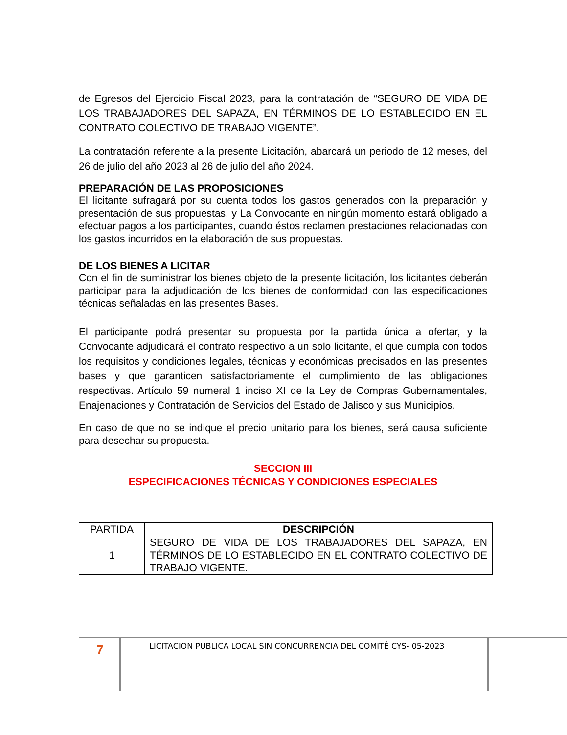de Egresos del Ejercicio Fiscal 2023, para la contratación de “SEGURO DE VIDA DE LOS TRABAJADORES DEL SAPAZA, EN TÉRMINOS DE LO ESTABLECIDO EN EL CONTRATO COLECTIVO DE TRABAJO VIGENTE”.
La contratación referente a la presente Licitación, abarcará un periodo de 12 meses, del 26 de julio del año 2023 al 26 de julio del año 2024.
PREPARACIÓN DE LAS PROPOSICIONES
El licitante sufragará por su cuenta todos los gastos generados con la preparación y presentación de sus propuestas, y La Convocante en ningún momento estará obligado a efectuar pagos a los participantes, cuando éstos reclamen prestaciones relacionadas con los gastos incurridos en la elaboración de sus propuestas.
DE LOS BIENES A LICITAR
Con el fin de suministrar los bienes objeto de la presente licitación, los licitantes deberán participar para la adjudicación de los bienes de conformidad con las especificaciones técnicas señaladas en las presentes Bases.
El participante podrá presentar su propuesta por la partida única a ofertar, y la Convocante adjudicará el contrato respectivo a un solo licitante, el que cumpla con todos los requisitos y condiciones legales, técnicas y económicas precisados en las presentes bases y que garanticen satisfactoriamente el cumplimiento de las obligaciones respectivas. Artículo 59 numeral 1 inciso XI de la Ley de Compras Gubernamentales, Enajenaciones y Contratación de Servicios del Estado de Jalisco y sus Municipios.
En caso de que no se indique el precio unitario para los bienes, será causa suficiente para desechar su propuesta.
SECCION III
ESPECIFICACIONES TÉCNICAS Y CONDICIONES ESPECIALES
| PARTIDA | DESCRIPCIÓN |
| 1 | SEGURO DE VIDA DE LOS TRABAJADORES DEL SAPAZA, EN TÉRMINOS DE LO ESTABLECIDO EN EL CONTRATO COLECTIVO DE TRABAJO VIGENTE. |
7
LICITACION PUBLICA LOCAL SIN CONCURRENCIA DEL COMITÉ CYS- 05-2023